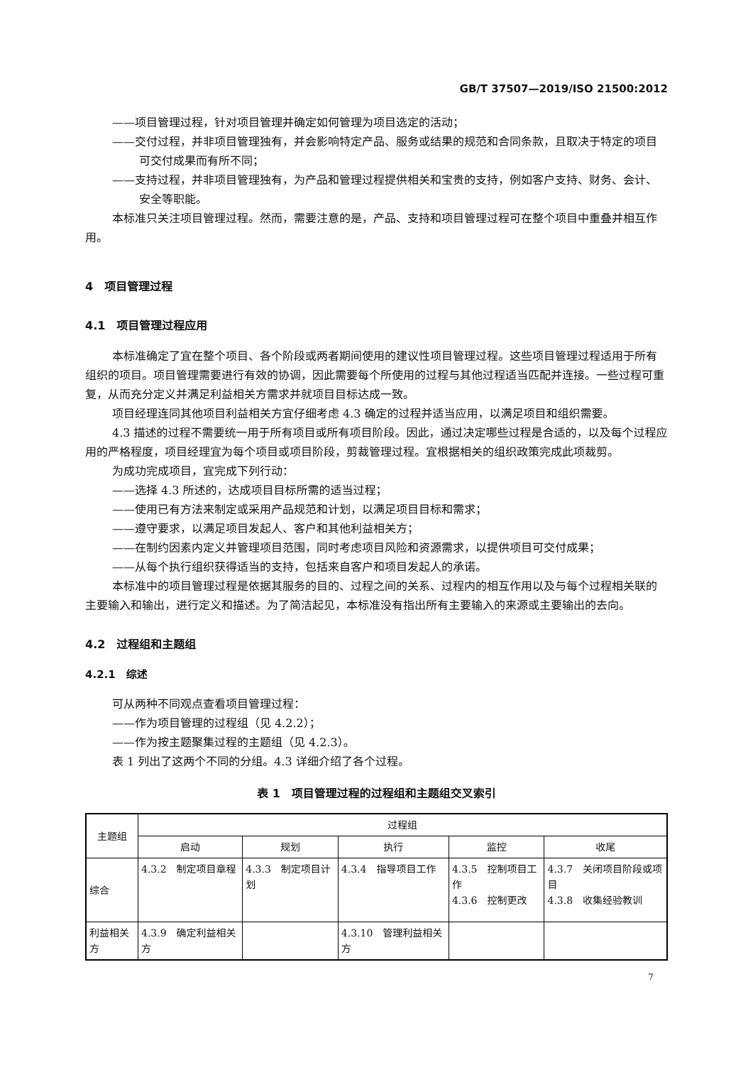GB/T 37507—2019/ISO 21500:2012
——项目管理过程，针对项目管理并确定如何管理为项目选定的活动；
——交付过程，并非项目管理独有，并会影响特定产品、服务或结果的规范和合同条款，且取决于特定的项目可交付成果而有所不同；
——支持过程，并非项目管理独有，为产品和管理过程提供相关和宝贵的支持，例如客户支持、财务、会计、安全等职能。
本标准只关注项目管理过程。然而，需要注意的是，产品、支持和项目管理过程可在整个项目中重叠并相互作用。
4　项目管理过程
4.1　项目管理过程应用
本标准确定了宜在整个项目、各个阶段或两者期间使用的建议性项目管理过程。这些项目管理过程适用于所有组织的项目。项目管理需要进行有效的协调，因此需要每个所使用的过程与其他过程适当匹配并连接。一些过程可重复，从而充分定义并满足利益相关方需求并就项目目标达成一致。
项目经理连同其他项目利益相关方宜仔细考虑 4.3 确定的过程并适当应用，以满足项目和组织需要。
4.3 描述的过程不需要统一用于所有项目或所有项目阶段。因此，通过决定哪些过程是合适的，以及每个过程应用的严格程度，项目经理宜为每个项目或项目阶段，剪裁管理过程。宜根据相关的组织政策完成此项裁剪。
为成功完成项目，宜完成下列行动：
——选择 4.3 所述的，达成项目目标所需的适当过程；
——使用已有方法来制定或采用产品规范和计划，以满足项目目标和需求；
——遵守要求，以满足项目发起人、客户和其他利益相关方；
——在制约因素内定义并管理项目范围，同时考虑项目风险和资源需求，以提供项目可交付成果；
——从每个执行组织获得适当的支持，包括来自客户和项目发起人的承诺。
本标准中的项目管理过程是依据其服务的目的、过程之间的关系、过程内的相互作用以及与每个过程相关联的主要输入和输出，进行定义和描述。为了简洁起见，本标准没有指出所有主要输入的来源或主要输出的去向。
4.2　过程组和主题组
4.2.1　综述
可从两种不同观点查看项目管理过程：
——作为项目管理的过程组（见 4.2.2）；
——作为按主题聚集过程的主题组（见 4.2.3）。
表 1 列出了这两个不同的分组。4.3 详细介绍了各个过程。
表 1　项目管理过程的过程组和主题组交叉索引
| 主题组 | 过程组 | | | | |
| --- | --- | --- | --- | --- | --- |
| | 启动 | 规划 | 执行 | 监控 | 收尾 |
| 综合 | 4.3.2 制定项目章程 | 4.3.3 制定项目计划 | 4.3.4 指导项目工作 | 4.3.5 控制项目工作 4.3.6 控制更改 | 4.3.7 关闭项目阶段或项目 4.3.8 收集经验教训 |
| 利益相关方 | 4.3.9 确定利益相关方 | | 4.3.10 管理利益相关方 | | |
7